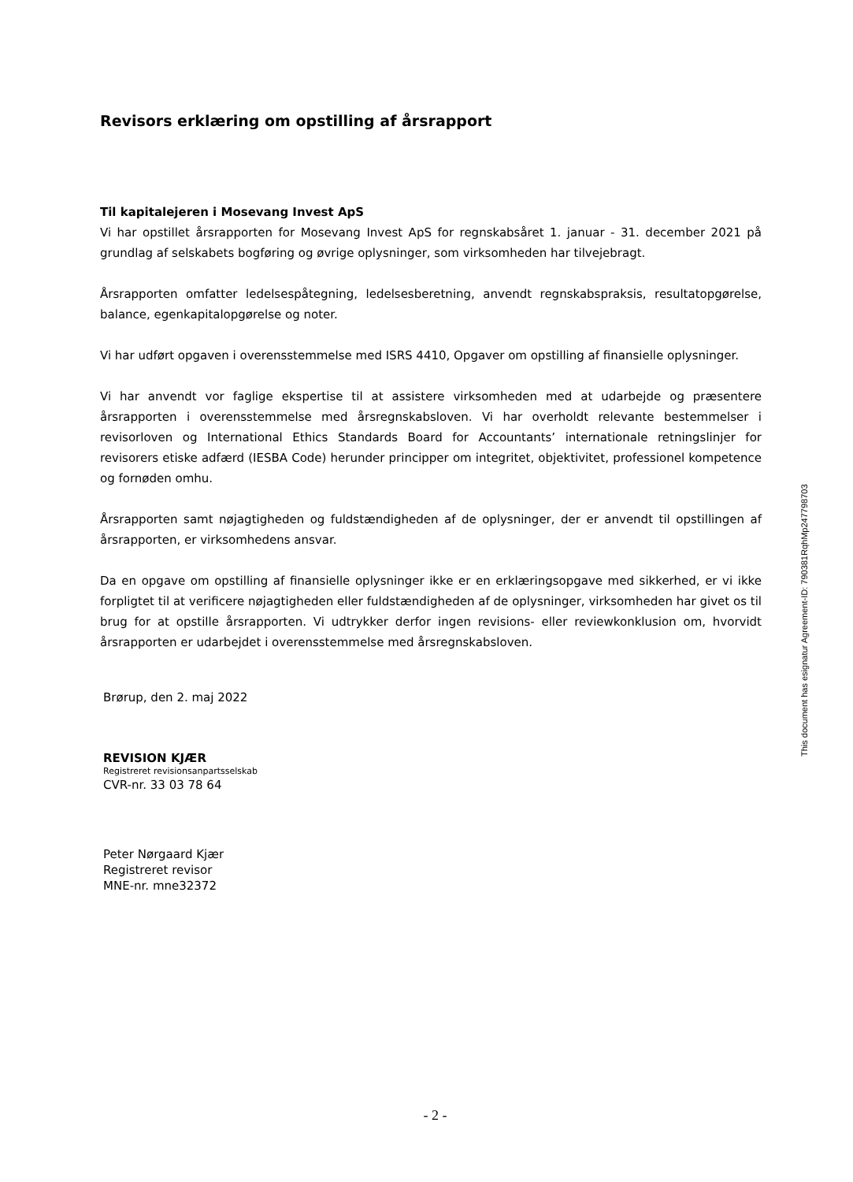Revisors erklæring om opstilling af årsrapport
Til kapitalejeren i Mosevang Invest ApS
Vi har opstillet årsrapporten for Mosevang Invest ApS for regnskabsåret 1. januar - 31. december 2021 på grundlag af selskabets bogføring og øvrige oplysninger, som virksomheden har tilvejebragt.
Årsrapporten omfatter ledelsespåtegning, ledelsesberetning, anvendt regnskabspraksis, resultatopgørelse, balance, egenkapitalopgørelse og noter.
Vi har udført opgaven i overensstemmelse med ISRS 4410, Opgaver om opstilling af finansielle oplysninger.
Vi har anvendt vor faglige ekspertise til at assistere virksomheden med at udarbejde og præsentere årsrapporten i overensstemmelse med årsregnskabsloven. Vi har overholdt relevante bestemmelser i revisorloven og International Ethics Standards Board for Accountants’ internationale retningslinjer for revisorers etiske adfærd (IESBA Code) herunder principper om integritet, objektivitet, professionel kompetence og fornøden omhu.
Årsrapporten samt nøjagtigheden og fuldstændigheden af de oplysninger, der er anvendt til opstillingen af årsrapporten, er virksomhedens ansvar.
Da en opgave om opstilling af finansielle oplysninger ikke er en erklæringsopgave med sikkerhed, er vi ikke forpligtet til at verificere nøjagtigheden eller fuldstændigheden af de oplysninger, virksomheden har givet os til brug for at opstille årsrapporten. Vi udtrykker derfor ingen revisions- eller reviewkonklusion om, hvorvidt årsrapporten er udarbejdet i overensstemmelse med årsregnskabsloven.
Brørup, den 2. maj 2022
REVISION KJÆR
Registreret revisionsanpartsselskab
CVR-nr. 33 03 78 64
Peter Nørgaard Kjær
Registreret revisor
MNE-nr. mne32372
This document has esignatur Agreement-ID: 790381RqhMp247798703
- 2 -